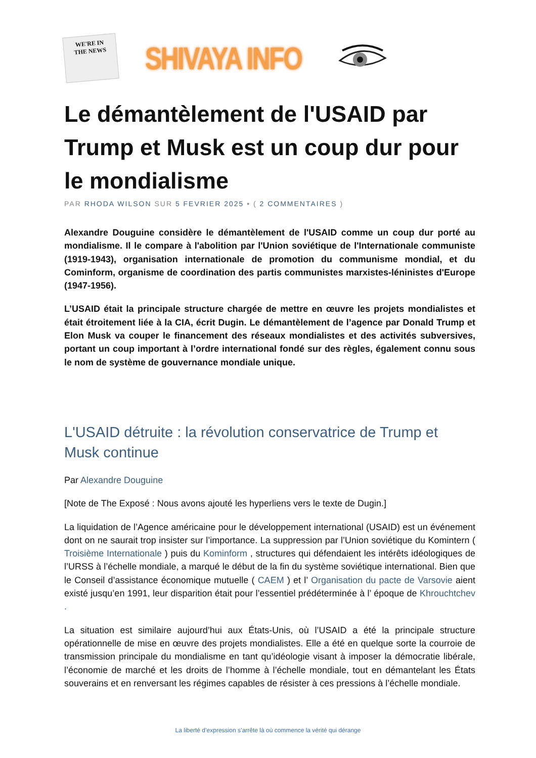WE'RE IN
THE NEWS
SHIVAYA INFO
Le démantèlement de l'USAID par Trump et Musk est un coup dur pour le mondialisme
PAR RHODA WILSON SUR 5 FEVRIER 2025 • ( 2 COMMENTAIRES )
Alexandre Douguine considère le démantèlement de l'USAID comme un coup dur porté au mondialisme. Il le compare à l'abolition par l'Union soviétique de l'Internationale communiste (1919-1943), organisation internationale de promotion du communisme mondial, et du Cominform, organisme de coordination des partis communistes marxistes-léninistes d'Europe (1947-1956).
L’USAID était la principale structure chargée de mettre en œuvre les projets mondialistes et était étroitement liée à la CIA, écrit Dugin. Le démantèlement de l’agence par Donald Trump et Elon Musk va couper le financement des réseaux mondialistes et des activités subversives, portant un coup important à l’ordre international fondé sur des règles, également connu sous le nom de système de gouvernance mondiale unique.
L'USAID détruite : la révolution conservatrice de Trump et Musk continue
Par Alexandre Douguine
[Note de The Exposé : Nous avons ajouté les hyperliens vers le texte de Dugin.]
La liquidation de l’Agence américaine pour le développement international (USAID) est un événement dont on ne saurait trop insister sur l’importance. La suppression par l’Union soviétique du Komintern ( Troisième Internationale ) puis du Kominform , structures qui défendaient les intérêts idéologiques de l’URSS à l’échelle mondiale, a marqué le début de la fin du système soviétique international. Bien que le Conseil d’assistance économique mutuelle ( CAEM ) et l’ Organisation du pacte de Varsovie aient existé jusqu’en 1991, leur disparition était pour l’essentiel prédéterminée à l’ époque de Khrouchtchev .
La situation est similaire aujourd’hui aux États-Unis, où l’USAID a été la principale structure opérationnelle de mise en œuvre des projets mondialistes. Elle a été en quelque sorte la courroie de transmission principale du mondialisme en tant qu’idéologie visant à imposer la démocratie libérale, l’économie de marché et les droits de l’homme à l’échelle mondiale, tout en démantelant les États souverains et en renversant les régimes capables de résister à ces pressions à l’échelle mondiale.
La liberté d’expression s’arrête là où commence la vérité qui dérange